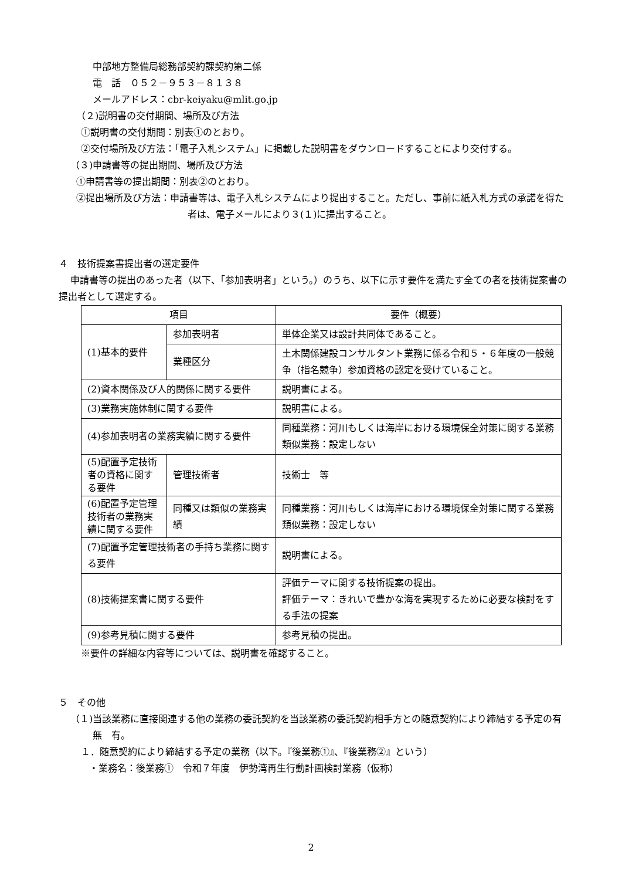中部地方整備局総務部契約課契約第二係
電　話　０５２－９５３－８１３８
メールアドレス：cbr-keiyaku@mlit.go.jp
（２)説明書の交付期間、場所及び方法
①説明書の交付期間：別表①のとおり。
②交付場所及び方法：「電子入札システム」に掲載した説明書をダウンロードすることにより交付する。
（３)申請書等の提出期間、場所及び方法
①申請書等の提出期間：別表②のとおり。
②提出場所及び方法：申請書等は、電子入札システムにより提出すること。ただし、事前に紙入札方式の承諾を得た者は、電子メールにより３(１)に提出すること。
４　技術提案書提出者の選定要件
申請書等の提出のあった者（以下、「参加表明者」という。）のうち、以下に示す要件を満たす全ての者を技術提案書の提出者として選定する。
| 項目 | | 要件（概要） |
| (1)基本的要件 | 参加表明者 | 単体企業又は設計共同体であること。 |
| | 業種区分 | 土木関係建設コンサルタント業務に係る令和５・６年度の一般競争（指名競争）参加資格の認定を受けていること。 |
| (2)資本関係及び人的関係に関する要件 | | 説明書による。 |
| (3)業務実施体制に関する要件 | | 説明書による。 |
| (4)参加表明者の業務実績に関する要件 | | 同種業務：河川もしくは海岸における環境保全対策に関する業務 類似業務：設定しない |
| (5)配置予定技術者の資格に関する要件 | 管理技術者 | 技術士 等 |
| (6)配置予定管理技術者の業務実績に関する要件 | 同種又は類似の業務実績 | 同種業務：河川もしくは海岸における環境保全対策に関する業務 類似業務：設定しない |
| (7)配置予定管理技術者の手持ち業務に関する要件 | | 説明書による。 |
| (8)技術提案書に関する要件 | | 評価テーマに関する技術提案の提出。 評価テーマ：きれいで豊かな海を実現するために必要な検討をする手法の提案 |
| (9)参考見積に関する要件 | | 参考見積の提出。 |
※要件の詳細な内容等については、説明書を確認すること。
５　その他
（１)当該業務に直接関連する他の業務の委託契約を当該業務の委託契約相手方との随意契約により締結する予定の有無　有。
１．随意契約により締結する予定の業務（以下。『後業務①』、『後業務②』という）
・業務名：後業務①　令和７年度　伊勢湾再生行動計画検討業務（仮称）
2